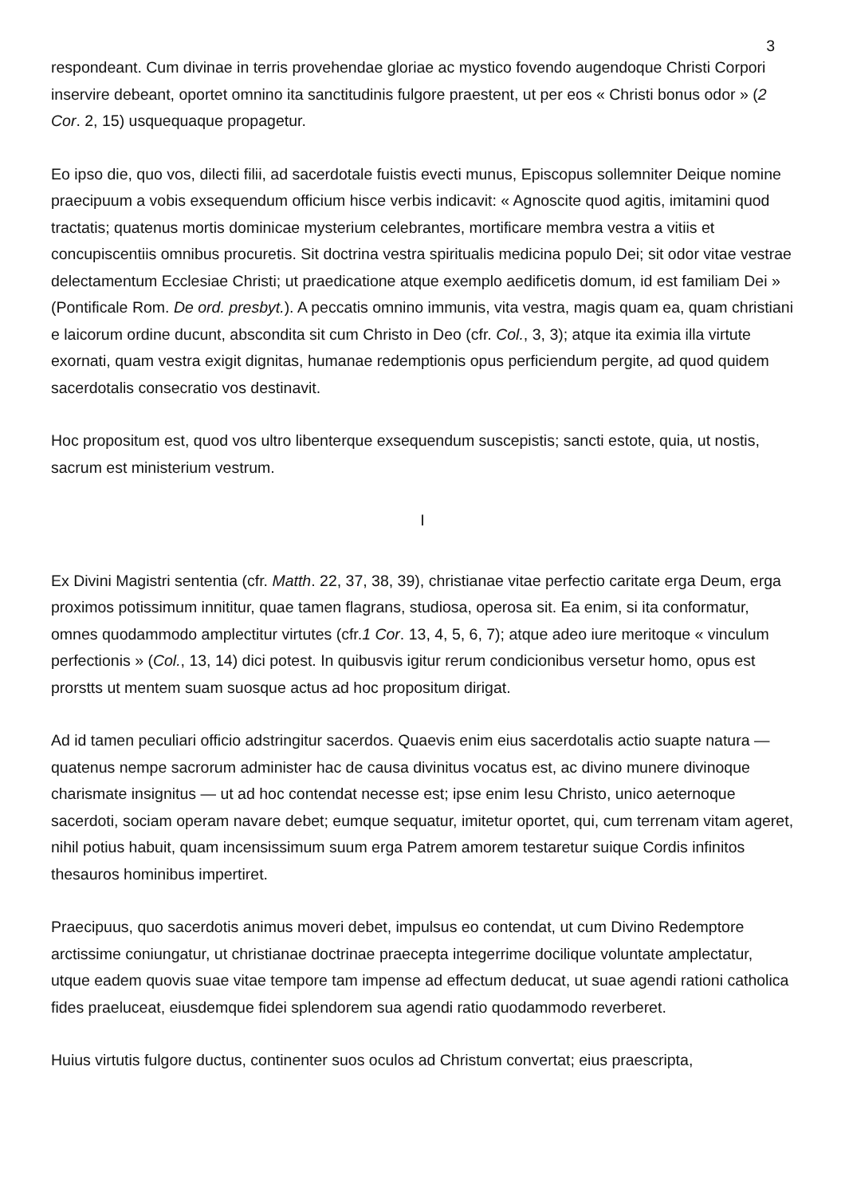3
respondeant. Cum divinae in terris provehendae gloriae ac mystico fovendo augendoque Christi Corpori inservire debeant, oportet omnino ita sanctitudinis fulgore praestent, ut per eos « Christi bonus odor » (2 Cor. 2, 15) usquequaque propagetur.
Eo ipso die, quo vos, dilecti filii, ad sacerdotale fuistis evecti munus, Episcopus sollemniter Deique nomine praecipuum a vobis exsequendum officium hisce verbis indicavit: « Agnoscite quod agitis, imitamini quod tractatis; quatenus mortis dominicae mysterium celebrantes, mortificare membra vestra a vitiis et concupiscentiis omnibus procuretis. Sit doctrina vestra spiritualis medicina populo Dei; sit odor vitae vestrae delectamentum Ecclesiae Christi; ut praedicatione atque exemplo aedificetis domum, id est familiam Dei » (Pontificale Rom. De ord. presbyt.). A peccatis omnino immunis, vita vestra, magis quam ea, quam christiani e laicorum ordine ducunt, abscondita sit cum Christo in Deo (cfr. Col., 3, 3); atque ita eximia illa virtute exornati, quam vestra exigit dignitas, humanae redemptionis opus perficiendum pergite, ad quod quidem sacerdotalis consecratio vos destinavit.
Hoc propositum est, quod vos ultro libenterque exsequendum suscepistis; sancti estote, quia, ut nostis, sacrum est ministerium vestrum.
I
Ex Divini Magistri sententia (cfr. Matth. 22, 37, 38, 39), christianae vitae perfectio caritate erga Deum, erga proximos potissimum innititur, quae tamen flagrans, studiosa, operosa sit. Ea enim, si ita conformatur, omnes quodammodo amplectitur virtutes (cfr.1 Cor. 13, 4, 5, 6, 7); atque adeo iure meritoque « vinculum perfectionis » (Col., 13, 14) dici potest. In quibusvis igitur rerum condicionibus versetur homo, opus est prorstts ut mentem suam suosque actus ad hoc propositum dirigat.
Ad id tamen peculiari officio adstringitur sacerdos. Quaevis enim eius sacerdotalis actio suapte natura — quatenus nempe sacrorum administer hac de causa divinitus vocatus est, ac divino munere divinoque charismate insignitus — ut ad hoc contendat necesse est; ipse enim Iesu Christo, unico aeternoque sacerdoti, sociam operam navare debet; eumque sequatur, imitetur oportet, qui, cum terrenam vitam ageret, nihil potius habuit, quam incensissimum suum erga Patrem amorem testaretur suique Cordis infinitos thesauros hominibus impertiret.
Praecipuus, quo sacerdotis animus moveri debet, impulsus eo contendat, ut cum Divino Redemptore arctissime coniungatur, ut christianae doctrinae praecepta integerrime docilique voluntate amplectatur, utque eadem quovis suae vitae tempore tam impense ad effectum deducat, ut suae agendi rationi catholica fides praeluceat, eiusdemque fidei splendorem sua agendi ratio quodammodo reverberet.
Huius virtutis fulgore ductus, continenter suos oculos ad Christum convertat; eius praescripta,